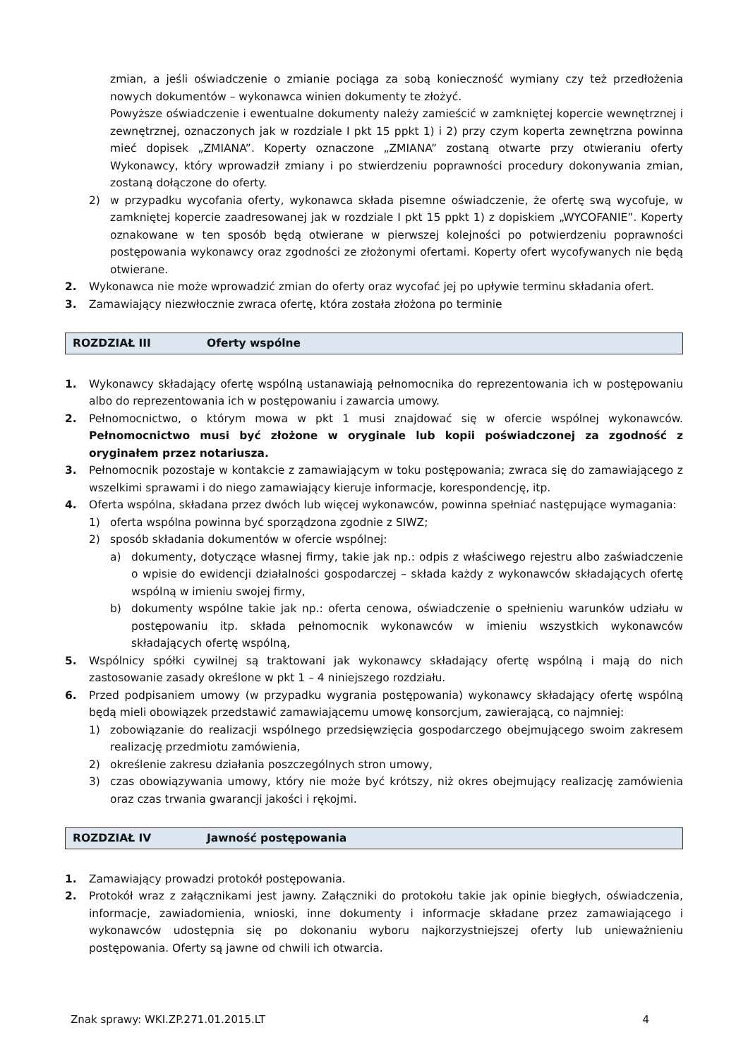zmian, a jeśli oświadczenie o zmianie pociąga za sobą konieczność wymiany czy też przedłożenia nowych dokumentów – wykonawca winien dokumenty te złożyć.
Powyższe oświadczenie i ewentualne dokumenty należy zamieścić w zamkniętej kopercie wewnętrznej i zewnętrznej, oznaczonych jak w rozdziale I pkt 15 ppkt 1) i 2) przy czym koperta zewnętrzna powinna mieć dopisek „ZMIANA”. Koperty oznaczone „ZMIANA” zostaną otwarte przy otwieraniu oferty Wykonawcy, który wprowadził zmiany i po stwierdzeniu poprawności procedury dokonywania zmian, zostaną dołączone do oferty.
2) w przypadku wycofania oferty, wykonawca składa pisemne oświadczenie, że ofertę swą wycofuje, w zamkniętej kopercie zaadresowanej jak w rozdziale I pkt 15 ppkt 1) z dopiskiem „WYCOFANIE”. Koperty oznakowane w ten sposób będą otwierane w pierwszej kolejności po potwierdzeniu poprawności postępowania wykonawcy oraz zgodności ze złożonymi ofertami. Koperty ofert wycofywanych nie będą otwierane.
2. Wykonawca nie może wprowadzić zmian do oferty oraz wycofać jej po upływie terminu składania ofert.
3. Zamawiający niezwłocznie zwraca ofertę, która została złożona po terminie
ROZDZIAŁ III Oferty wspólne
1. Wykonawcy składający ofertę wspólną ustanawiają pełnomocnika do reprezentowania ich w postępowaniu albo do reprezentowania ich w postępowaniu i zawarcia umowy.
2. Pełnomocnictwo, o którym mowa w pkt 1 musi znajdować się w ofercie wspólnej wykonawców. Pełnomocnictwo musi być złożone w oryginale lub kopii poświadczonej za zgodność z oryginałem przez notariusza.
3. Pełnomocnik pozostaje w kontakcie z zamawiającym w toku postępowania; zwraca się do zamawiającego z wszelkimi sprawami i do niego zamawiający kieruje informacje, korespondencję, itp.
4. Oferta wspólna, składana przez dwóch lub więcej wykonawców, powinna spełniać następujące wymagania:
1) oferta wspólna powinna być sporządzona zgodnie z SIWZ;
2) sposób składania dokumentów w ofercie wspólnej:
a) dokumenty, dotyczące własnej firmy, takie jak np.: odpis z właściwego rejestru albo zaświadczenie o wpisie do ewidencji działalności gospodarczej – składa każdy z wykonawców składających ofertę wspólną w imieniu swojej firmy,
b) dokumenty wspólne takie jak np.: oferta cenowa, oświadczenie o spełnieniu warunków udziału w postępowaniu itp. składa pełnomocnik wykonawców w imieniu wszystkich wykonawców składających ofertę wspólną,
5. Wspólnicy spółki cywilnej są traktowani jak wykonawcy składający ofertę wspólną i mają do nich zastosowanie zasady określone w pkt 1 – 4 niniejszego rozdziału.
6. Przed podpisaniem umowy (w przypadku wygrania postępowania) wykonawcy składający ofertę wspólną będą mieli obowiązek przedstawić zamawiającemu umowę konsorcjum, zawierającą, co najmniej:
1) zobowiązanie do realizacji wspólnego przedsięwzięcia gospodarczego obejmującego swoim zakresem realizację przedmiotu zamówienia,
2) określenie zakresu działania poszczególnych stron umowy,
3) czas obowiązywania umowy, który nie może być krótszy, niż okres obejmujący realizację zamówienia oraz czas trwania gwarancji jakości i rękojmi.
ROZDZIAŁ IV Jawność postępowania
1. Zamawiający prowadzi protokół postępowania.
2. Protokół wraz z załącznikami jest jawny. Załączniki do protokołu takie jak opinie biegłych, oświadczenia, informacje, zawiadomienia, wnioski, inne dokumenty i informacje składane przez zamawiającego i wykonawców udostępnia się po dokonaniu wyboru najkorzystniejszej oferty lub unieważnieniu postępowania. Oferty są jawne od chwili ich otwarcia.
Znak sprawy: WKI.ZP.271.01.2015.LT 4